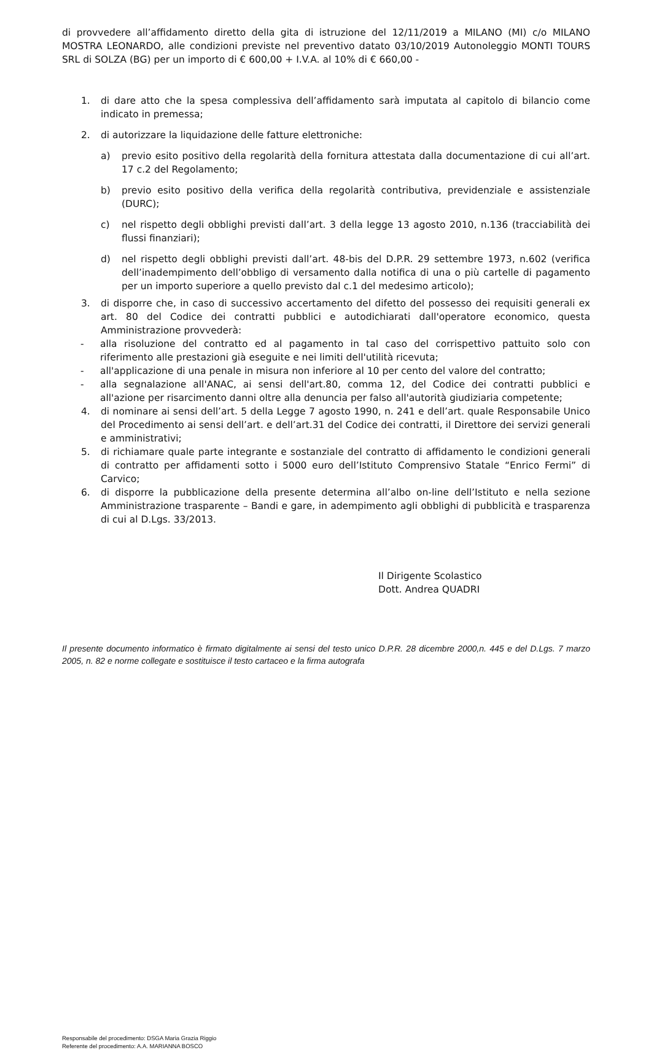di provvedere all’affidamento diretto della gita di istruzione del 12/11/2019 a MILANO (MI) c/o MILANO MOSTRA LEONARDO, alle condizioni previste nel preventivo datato 03/10/2019 Autonoleggio MONTI TOURS SRL di SOLZA (BG) per un importo di € 600,00 + I.V.A. al 10% di € 660,00 -
1. di dare atto che la spesa complessiva dell’affidamento sarà imputata al capitolo di bilancio come indicato in premessa;
2. di autorizzare la liquidazione delle fatture elettroniche:
a) previo esito positivo della regolarità della fornitura attestata dalla documentazione di cui all’art. 17 c.2 del Regolamento;
b) previo esito positivo della verifica della regolarità contributiva, previdenziale e assistenziale (DURC);
c) nel rispetto degli obblighi previsti dall’art. 3 della legge 13 agosto 2010, n.136 (tracciabilità dei flussi finanziari);
d) nel rispetto degli obblighi previsti dall’art. 48-bis del D.P.R. 29 settembre 1973, n.602 (verifica dell’inadempimento dell’obbligo di versamento dalla notifica di una o più cartelle di pagamento per un importo superiore a quello previsto dal c.1 del medesimo articolo);
3. di disporre che, in caso di successivo accertamento del difetto del possesso dei requisiti generali ex art. 80 del Codice dei contratti pubblici e autodichiarati dall'operatore economico, questa Amministrazione provvederà:
- alla risoluzione del contratto ed al pagamento in tal caso del corrispettivo pattuito solo con riferimento alle prestazioni già eseguite e nei limiti dell'utilità ricevuta;
- all'applicazione di una penale in misura non inferiore al 10 per cento del valore del contratto;
- alla segnalazione all'ANAC, ai sensi dell'art.80, comma 12, del Codice dei contratti pubblici e all'azione per risarcimento danni oltre alla denuncia per falso all'autorità giudiziaria competente;
4. di nominare ai sensi dell’art. 5 della Legge 7 agosto 1990, n. 241 e dell’art. quale Responsabile Unico del Procedimento ai sensi dell’art. e dell’art.31 del Codice dei contratti, il Direttore dei servizi generali e amministrativi;
5. di richiamare quale parte integrante e sostanziale del contratto di affidamento le condizioni generali di contratto per affidamenti sotto i 5000 euro dell’Istituto Comprensivo Statale “Enrico Fermi” di Carvico;
6. di disporre la pubblicazione della presente determina all’albo on-line dell’Istituto e nella sezione Amministrazione trasparente – Bandi e gare, in adempimento agli obblighi di pubblicità e trasparenza di cui al D.Lgs. 33/2013.
Il Dirigente Scolastico
Dott. Andrea QUADRI
Il presente documento informatico è firmato digitalmente ai sensi del testo unico D.P.R. 28 dicembre 2000,n. 445 e del D.Lgs. 7 marzo 2005, n. 82 e norme collegate e sostituisce il testo cartaceo e la firma autografa
Responsabile del procedimento: DSGA Maria Grazia Riggio
Referente del procedimento: A.A. MARIANNA BOSCO